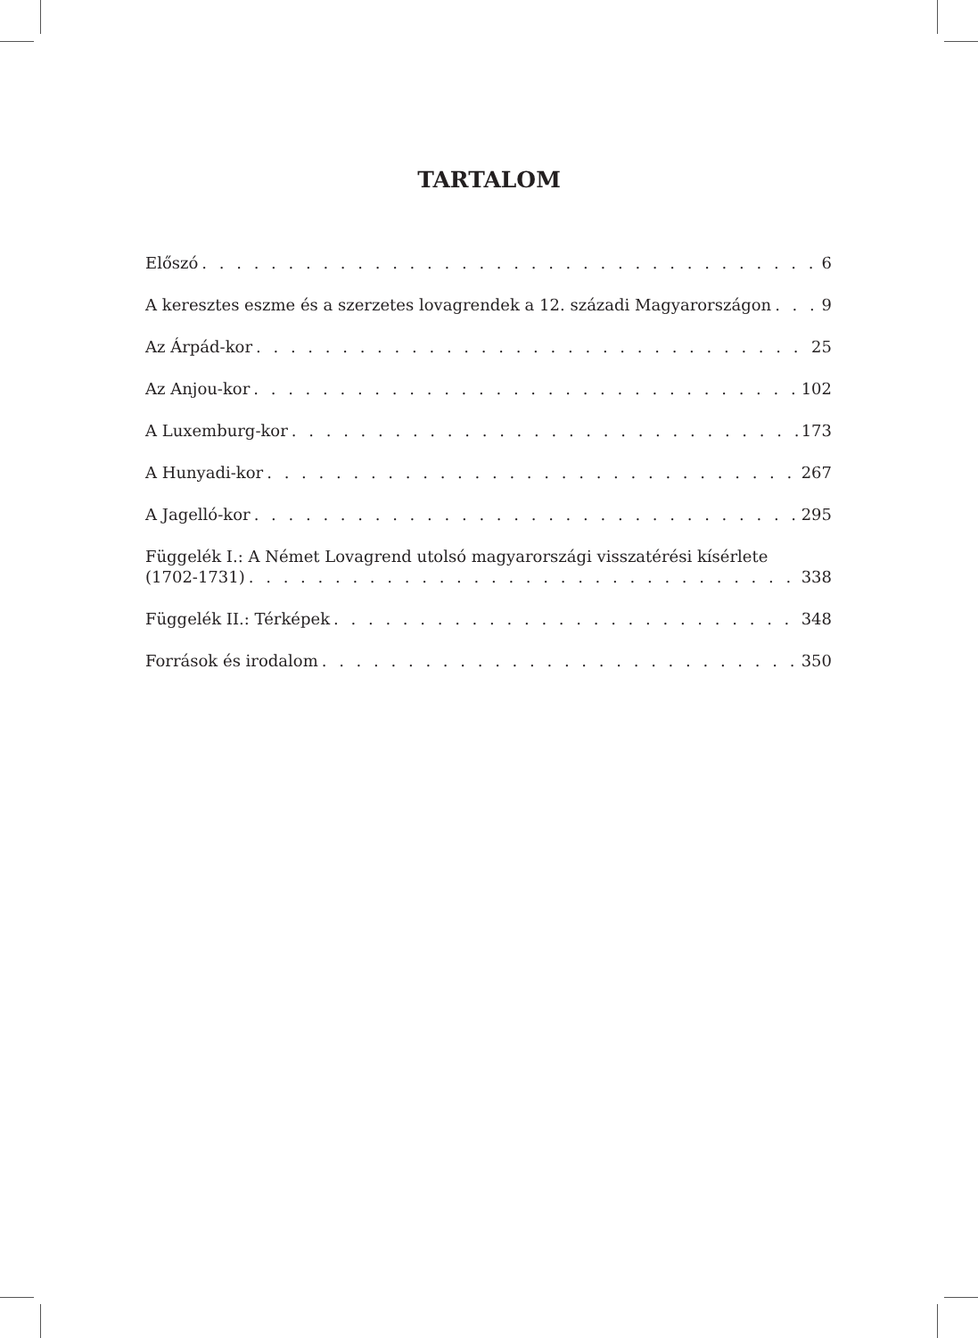TARTALOM
Előszó 6
A keresztes eszme és a szerzetes lovagrendek a 12. századi Magyarországon 9
Az Árpád-kor 25
Az Anjou-kor 102
A Luxemburg-kor 173
A Hunyadi-kor 267
A Jagelló-kor 295
Függelék I.: A Német Lovagrend utolsó magyarországi visszatérési kísérlete
(1702-1731) 338
Függelék II.: Térképek 348
Források és irodalom 350